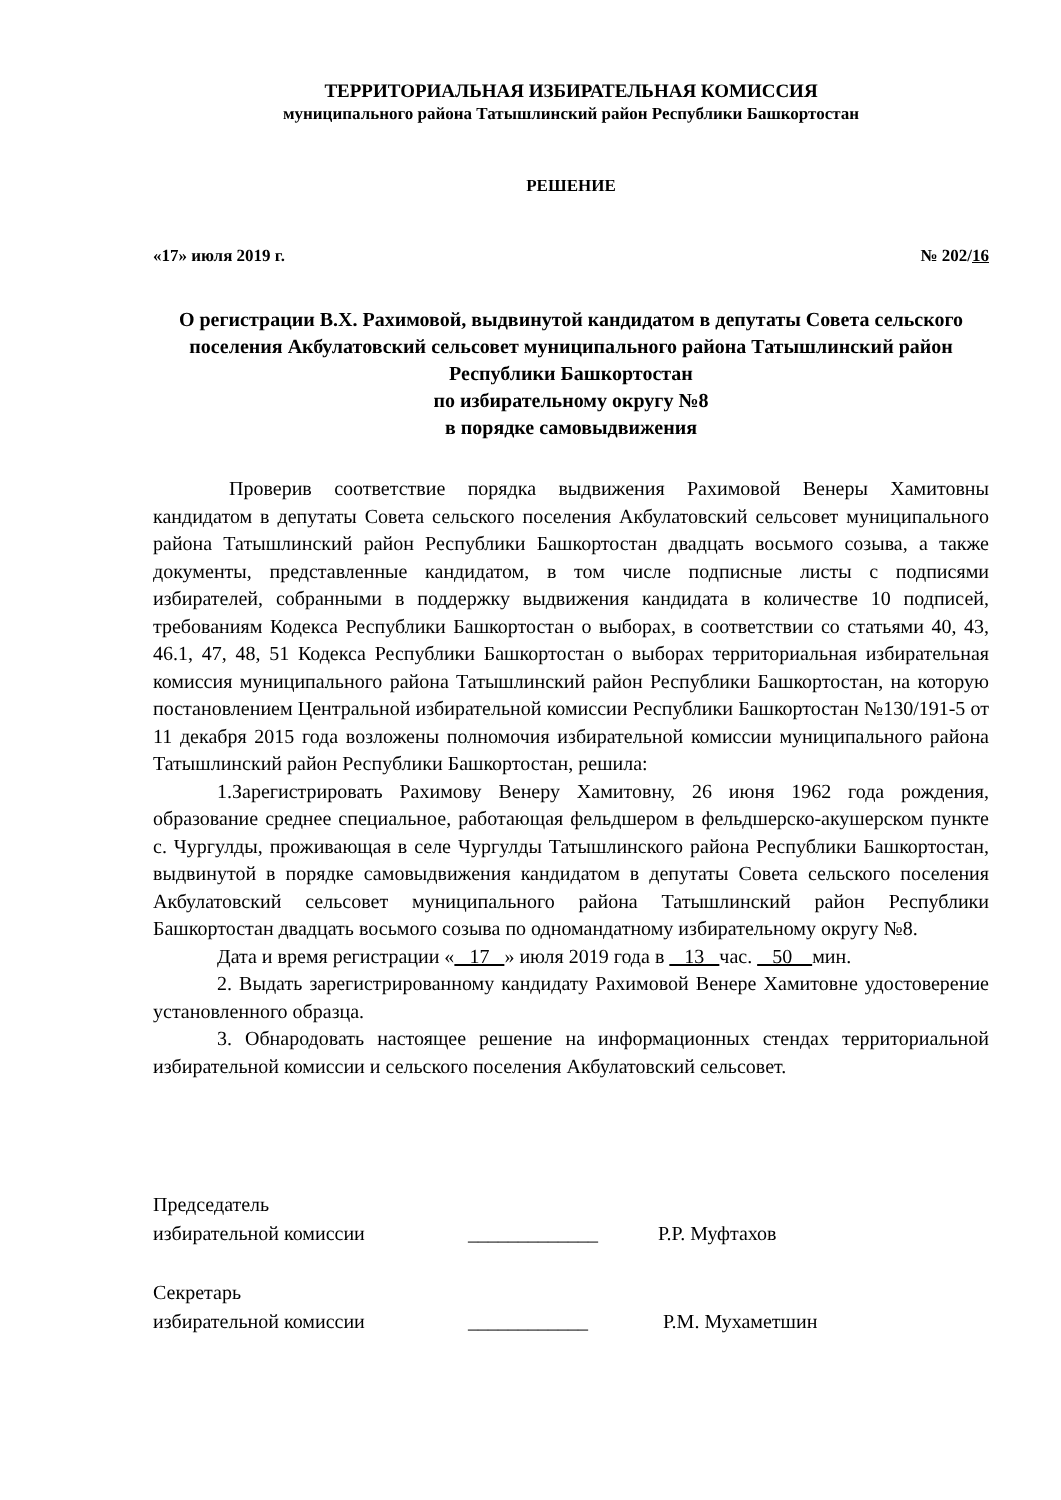ТЕРРИТОРИАЛЬНАЯ ИЗБИРАТЕЛЬНАЯ КОМИССИЯ
муниципального района Татышлинский район Республики Башкортостан
РЕШЕНИЕ
«17» июля 2019 г. № 202/16
О регистрации В.Х. Рахимовой, выдвинутой кандидатом в депутаты Совета сельского поселения Акбулатовский сельсовет муниципального района Татышлинский район Республики Башкортостан
по избирательному округу №8
в порядке самовыдвижения
Проверив соответствие порядка выдвижения Рахимовой Венеры Хамитовны кандидатом в депутаты Совета сельского поселения Акбулатовский сельсовет муниципального района Татышлинский район Республики Башкортостан двадцать восьмого созыва, а также документы, представленные кандидатом, в том числе подписные листы с подписями избирателей, собранными в поддержку выдвижения кандидата в количестве 10 подписей, требованиям Кодекса Республики Башкортостан о выборах, в соответствии со статьями 40, 43, 46.1, 47, 48, 51 Кодекса Республики Башкортостан о выборах территориальная избирательная комиссия муниципального района Татышлинский район Республики Башкортостан, на которую постановлением Центральной избирательной комиссии Республики Башкортостан №130/191-5 от 11 декабря 2015 года возложены полномочия избирательной комиссии муниципального района Татышлинский район Республики Башкортостан, решила:
1.Зарегистрировать Рахимову Венеру Хамитовну, 26 июня 1962 года рождения, образование среднее специальное, работающая фельдшером в фельдшерско-акушерском пункте с. Чургулды, проживающая в селе Чургулды Татышлинского района Республики Башкортостан, выдвинутой в порядке самовыдвижения кандидатом в депутаты Совета сельского поселения Акбулатовский сельсовет муниципального района Татышлинский район Республики Башкортостан двадцать восьмого созыва по одномандатному избирательному округу №8.
Дата и время регистрации « 17 » июля 2019 года в 13 час. 50 мин.
2. Выдать зарегистрированному кандидату Рахимовой Венере Хамитовне удостоверение установленного образца.
3. Обнародовать настоящее решение на информационных стендах территориальной избирательной комиссии и сельского поселения Акбулатовский сельсовет.
Председатель
избирательной комиссии _____________ Р.Р. Муфтахов
Секретарь
избирательной комиссии ____________ Р.М. Мухаметшин